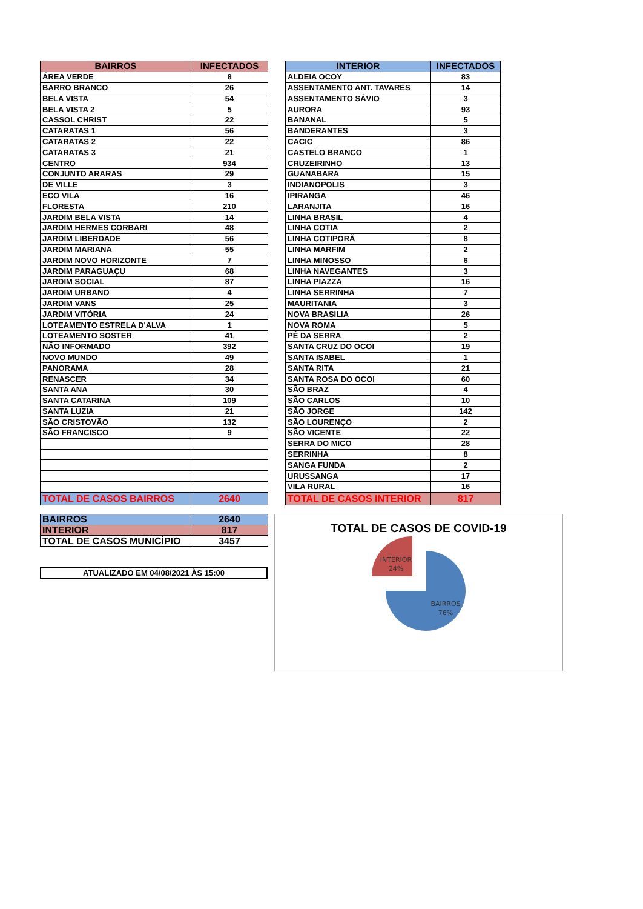| BAIRROS | INFECTADOS |
| --- | --- |
| ÁREA VERDE | 8 |
| BARRO BRANCO | 26 |
| BELA VISTA | 54 |
| BELA VISTA 2 | 5 |
| CASSOL CHRIST | 22 |
| CATARATAS 1 | 56 |
| CATARATAS 2 | 22 |
| CATARATAS 3 | 21 |
| CENTRO | 934 |
| CONJUNTO ARARAS | 29 |
| DE VILLE | 3 |
| ECO VILA | 16 |
| FLORESTA | 210 |
| JARDIM BELA VISTA | 14 |
| JARDIM HERMES CORBARI | 48 |
| JARDIM LIBERDADE | 56 |
| JARDIM MARIANA | 55 |
| JARDIM NOVO HORIZONTE | 7 |
| JARDIM PARAGUAÇU | 68 |
| JARDIM SOCIAL | 87 |
| JARDIM URBANO | 4 |
| JARDIM VANS | 25 |
| JARDIM VITÓRIA | 24 |
| LOTEAMENTO ESTRELA D'ALVA | 1 |
| LOTEAMENTO SOSTER | 41 |
| NÃO INFORMADO | 392 |
| NOVO MUNDO | 49 |
| PANORAMA | 28 |
| RENASCER | 34 |
| SANTA ANA | 30 |
| SANTA CATARINA | 109 |
| SANTA LUZIA | 21 |
| SÃO CRISTOVÃO | 132 |
| SÃO FRANCISCO | 9 |
| TOTAL DE CASOS BAIRROS | 2640 |
| INTERIOR | INFECTADOS |
| --- | --- |
| ALDEIA OCOY | 83 |
| ASSENTAMENTO ANT. TAVARES | 14 |
| ASSENTAMENTO SÁVIO | 3 |
| AURORA | 93 |
| BANANAL | 5 |
| BANDERANTES | 3 |
| CACIC | 86 |
| CASTELO BRANCO | 1 |
| CRUZEIRINHO | 13 |
| GUANABARA | 15 |
| INDIANOPOLIS | 3 |
| IPIRANGA | 46 |
| LARANJITA | 16 |
| LINHA BRASIL | 4 |
| LINHA COTIA | 2 |
| LINHA COTIPORÃ | 8 |
| LINHA MARFIM | 2 |
| LINHA MINOSSO | 6 |
| LINHA NAVEGANTES | 3 |
| LINHA PIAZZA | 16 |
| LINHA SERRINHA | 7 |
| MAURITANIA | 3 |
| NOVA BRASILIA | 26 |
| NOVA ROMA | 5 |
| PÉ DA SERRA | 2 |
| SANTA CRUZ DO OCOI | 19 |
| SANTA ISABEL | 1 |
| SANTA RITA | 21 |
| SANTA ROSA DO OCOI | 60 |
| SÃO BRAZ | 4 |
| SÃO CARLOS | 10 |
| SÃO JORGE | 142 |
| SÃO LOURENÇO | 2 |
| SÃO VICENTE | 22 |
| SERRA DO MICO | 28 |
| SERRINHA | 8 |
| SANGA FUNDA | 2 |
| URUSSANGA | 17 |
| VILA RURAL | 16 |
| TOTAL DE CASOS INTERIOR | 817 |
| BAIRROS | 2640 |
| INTERIOR | 817 |
| TOTAL DE CASOS MUNICÍPIO | 3457 |
ATUALIZADO EM 04/08/2021 ÀS 15:00
TOTAL DE CASOS DE COVID-19
INTERIOR
24%
BAIRROS
76%